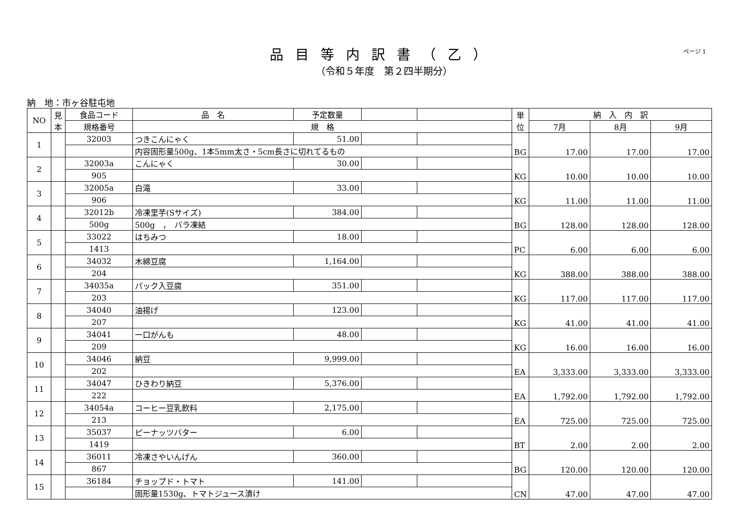品目等内訳書（乙）
（令和５年度　第２四半期分）
ページ 1
納　地：市ヶ谷駐屯地
| NO | 見 本 | 食品コード | 品 名 | 予定数量 | | | 単 位 | 納 入 内 訳 | | |
| --- | --- | --- | --- | --- | --- | --- | --- | --- | --- | --- |
| | | 規格番号 | 規 格 | | | | | 7月 | 8月 | 9月 |
| 1 | | 32003 | つきこんにゃく | 51.00 | | | BG | 17.00 | 17.00 | 17.00 |
| | | | 内容固形量500g、1本5mm太さ・5cm長さに切れてるもの | | | | | | | |
| 2 | | 32003a | こんにゃく | 30.00 | | | KG | 10.00 | 10.00 | 10.00 |
| | | 905 | | | | | | | | |
| 3 | | 32005a | 白滝 | 33.00 | | | KG | 11.00 | 11.00 | 11.00 |
| | | 906 | | | | | | | | |
| 4 | | 32012b | 冷凍里芋(Sサイズ) | 384.00 | | | BG | 128.00 | 128.00 | 128.00 |
| | | 500g | 500g ， バラ凍結 | | | | | | | |
| 5 | | 33022 | はちみつ | 18.00 | | | PC | 6.00 | 6.00 | 6.00 |
| | | 1413 | | | | | | | | |
| 6 | | 34032 | 木綿豆腐 | 1,164.00 | | | KG | 388.00 | 388.00 | 388.00 |
| | | 204 | | | | | | | | |
| 7 | | 34035a | パック入豆腐 | 351.00 | | | KG | 117.00 | 117.00 | 117.00 |
| | | 203 | | | | | | | | |
| 8 | | 34040 | 油揚げ | 123.00 | | | KG | 41.00 | 41.00 | 41.00 |
| | | 207 | | | | | | | | |
| 9 | | 34041 | 一口がんも | 48.00 | | | KG | 16.00 | 16.00 | 16.00 |
| | | 209 | | | | | | | | |
| 10 | | 34046 | 納豆 | 9,999.00 | | | EA | 3,333.00 | 3,333.00 | 3,333.00 |
| | | 202 | | | | | | | | |
| 11 | | 34047 | ひきわり納豆 | 5,376.00 | | | EA | 1,792.00 | 1,792.00 | 1,792.00 |
| | | 222 | | | | | | | | |
| 12 | | 34054a | コーヒー豆乳飲料 | 2,175.00 | | | EA | 725.00 | 725.00 | 725.00 |
| | | 213 | | | | | | | | |
| 13 | | 35037 | ピーナッツバター | 6.00 | | | BT | 2.00 | 2.00 | 2.00 |
| | | 1419 | | | | | | | | |
| 14 | | 36011 | 冷凍さやいんげん | 360.00 | | | BG | 120.00 | 120.00 | 120.00 |
| | | 867 | | | | | | | | |
| 15 | | 36184 | チョップド・トマト | 141.00 | | | CN | 47.00 | 47.00 | 47.00 |
| | | | 固形量1530g、トマトジュース漬け | | | | | | | |